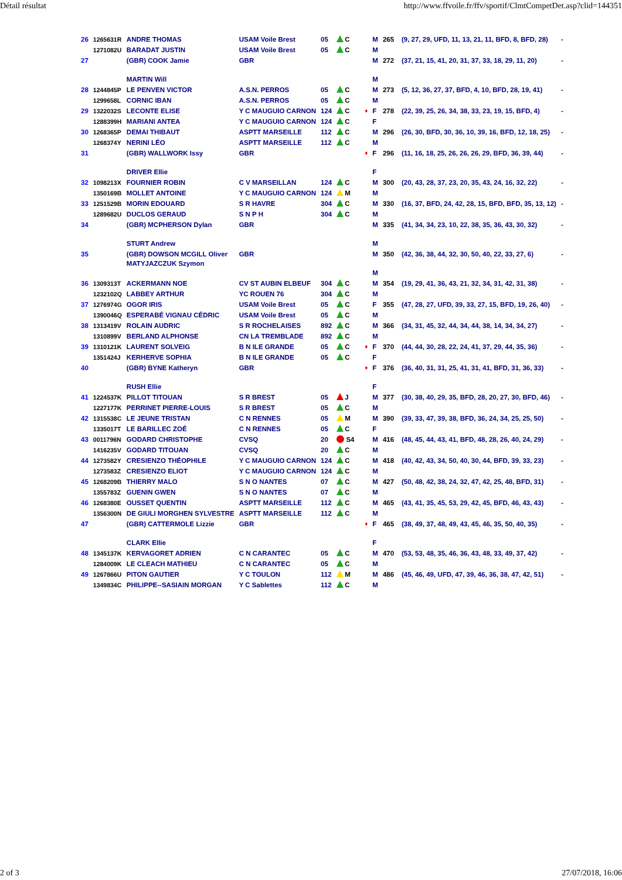Détail résultat http://www.ffvoile.fr/ffv/sportif/ClmtCompetDet.asp?clid=144351
| 26 | 1265631R | ANDRE THOMAS | USAM Voile Brest | 05 | C | | M | 265 | (9, 27, 29, UFD, 11, 13, 21, 11, BFD, 8, BFD, 28) | - |
| | 1271082U | BARADAT JUSTIN | USAM Voile Brest | 05 | C | | M | | | |
| 27 | | (GBR) COOK Jamie MARTIN Will | GBR | | | | M M | 272 | (37, 21, 15, 41, 20, 31, 37, 33, 18, 29, 11, 20) | - |
| 28 | 1244845P | LE PENVEN VICTOR | A.S.N. PERROS | 05 | C | | M | 273 | (5, 12, 36, 27, 37, BFD, 4, 10, BFD, 28, 19, 41) | - |
| | 1299658L | CORNIC IBAN | A.S.N. PERROS | 05 | C | | M | | | |
| 29 | 1322032S | LECONTE ELISE | Y C MAUGUIO CARNON | 124 | C | ♦ | F | 278 | (22, 39, 25, 26, 34, 38, 33, 23, 19, 15, BFD, 4) | - |
| | 1288399H | MARIANI ANTEA | Y C MAUGUIO CARNON | 124 | C | | F | | | |
| 30 | 1268365P | DEMAI THIBAUT | ASPTT MARSEILLE | 112 | C | | M | 296 | (26, 30, BFD, 30, 36, 10, 39, 16, BFD, 12, 18, 25) | - |
| | 1268374Y | NERINI LÉO | ASPTT MARSEILLE | 112 | C | | M | | | |
| 31 | | (GBR) WALLWORK Issy DRIVER Ellie | GBR | | | ♦ | F F | 296 | (11, 16, 18, 25, 26, 26, 26, 29, BFD, 36, 39, 44) | - |
| 32 | 1098213X | FOURNIER ROBIN | C V MARSEILLAN | 124 | C | | M | 300 | (20, 43, 28, 37, 23, 20, 35, 43, 24, 16, 32, 22) | - |
| | 1350169B | MOLLET ANTOINE | Y C MAUGUIO CARNON | 124 | M | | M | | | |
| 33 | 1251529B | MORIN EDOUARD | S R HAVRE | 304 | C | | M | 330 | (16, 37, BFD, 24, 42, 28, 15, BFD, BFD, 35, 13, 12) | - |
| | 1289682U | DUCLOS GERAUD | S N P H | 304 | C | | M | | | |
| 34 | | (GBR) MCPHERSON Dylan STURT Andrew | GBR | | | | M M | 335 | (41, 34, 34, 23, 10, 22, 38, 35, 36, 43, 30, 32) | - |
| 35 | | (GBR) DOWSON MCGILL Oliver MATYJAZCZUK Szymon | GBR | | | | M M | 350 | (42, 36, 38, 44, 32, 30, 50, 40, 22, 33, 27, 6) | - |
| 36 | 1309313T | ACKERMANN NOE | CV ST AUBIN ELBEUF | 304 | C | | M | 354 | (19, 29, 41, 36, 43, 21, 32, 34, 31, 42, 31, 38) | - |
| | 1232102Q | LABBEY ARTHUR | YC ROUEN 76 | 304 | C | | M | | | |
| 37 | 1276974G | OGOR IRIS | USAM Voile Brest | 05 | C | | F | 355 | (47, 28, 27, UFD, 39, 33, 27, 15, BFD, 19, 26, 40) | - |
| | 1390046Q | ESPERABÉ VIGNAU CÉDRIC | USAM Voile Brest | 05 | C | | M | | | |
| 38 | 1313419V | ROLAIN AUDRIC | S R ROCHELAISES | 892 | C | | M | 366 | (34, 31, 45, 32, 44, 34, 44, 38, 14, 34, 34, 27) | - |
| | 1310899V | BERLAND ALPHONSE | CN LA TREMBLADE | 892 | C | | M | | | |
| 39 | 1310121K | LAURENT SOLVEIG | B N ILE GRANDE | 05 | C | ♦ | F | 370 | (44, 44, 30, 28, 22, 24, 41, 37, 29, 44, 35, 36) | - |
| | 1351424J | KERHERVE SOPHIA | B N ILE GRANDE | 05 | C | | F | | | |
| 40 | | (GBR) BYNE Katheryn RUSH Ellie | GBR | | | ♦ | F F | 376 | (36, 40, 31, 31, 25, 41, 31, 41, BFD, 31, 36, 33) | - |
| 41 | 1224537K | PILLOT TITOUAN | S R BREST | 05 | J | | M | 377 | (30, 38, 40, 29, 35, BFD, 28, 20, 27, 30, BFD, 46) | - |
| | 1227177K | PERRINET PIERRE-LOUIS | S R BREST | 05 | C | | M | | | |
| 42 | 1315538C | LE JEUNE TRISTAN | C N RENNES | 05 | M | | M | 390 | (39, 33, 47, 39, 38, BFD, 36, 24, 34, 25, 25, 50) | - |
| | 1335017T | LE BARILLEC ZOÉ | C N RENNES | 05 | C | | F | | | |
| 43 | 0011796N | GODARD CHRISTOPHE | CVSQ | 20 | S4 | | M | 416 | (48, 45, 44, 43, 41, BFD, 48, 28, 26, 40, 24, 29) | - |
| | 1416235V | GODARD TITOUAN | CVSQ | 20 | C | | M | | | |
| 44 | 1273582Y | CRESIENZO THÉOPHILE | Y C MAUGUIO CARNON | 124 | C | | M | 418 | (40, 42, 43, 34, 50, 40, 30, 44, BFD, 39, 33, 23) | - |
| | 1273583Z | CRESIENZO ELIOT | Y C MAUGUIO CARNON | 124 | C | | M | | | |
| 45 | 1268209B | THIERRY MALO | S N O NANTES | 07 | C | | M | 427 | (50, 48, 42, 38, 24, 32, 47, 42, 25, 48, BFD, 31) | - |
| | 1355783Z | GUENIN GWEN | S N O NANTES | 07 | C | | M | | | |
| 46 | 1268380E | OUSSET QUENTIN | ASPTT MARSEILLE | 112 | C | | M | 465 | (43, 41, 35, 45, 53, 29, 42, 45, BFD, 46, 43, 43) | - |
| | 1356300N | DE GIULI MORGHEN SYLVESTRE | ASPTT MARSEILLE | 112 | C | | M | | | |
| 47 | | (GBR) CATTERMOLE Lizzie CLARK Ellie | GBR | | | ♦ | F F | 465 | (38, 49, 37, 48, 49, 43, 45, 46, 35, 50, 40, 35) | - |
| 48 | 1345137K | KERVAGORET ADRIEN | C N CARANTEC | 05 | C | | M | 470 | (53, 53, 48, 35, 46, 36, 43, 48, 33, 49, 37, 42) | - |
| | 1284009K | LE CLEACH MATHIEU | C N CARANTEC | 05 | C | | M | | | |
| 49 | 1267866U | PITON GAUTIER | Y C TOULON | 112 | M | | M | 486 | (45, 46, 49, UFD, 47, 39, 46, 36, 38, 47, 42, 51) | - |
| | 1349834C | PHILIPPE--SASIAIN MORGAN | Y C Sablettes | 112 | C | | M | | | |
2 of 3 27/07/2018, 16:06